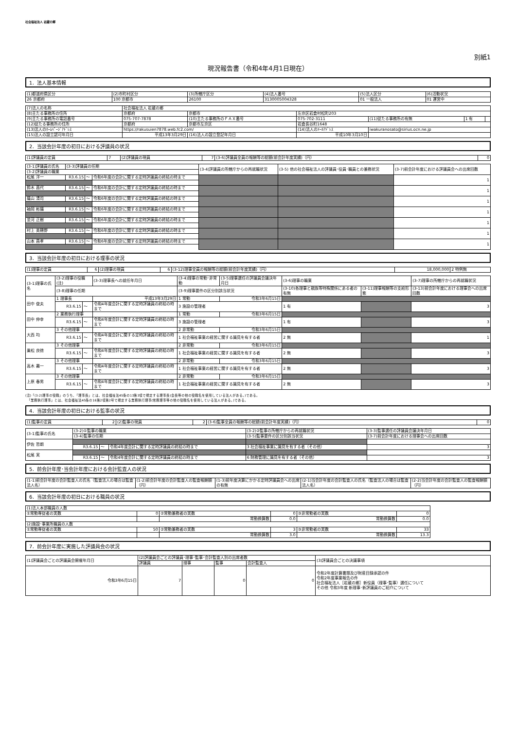社会福祉法人 岩蔵の郷
別紙1
現況報告書（令和4年4月1日現在）
1．法人基本情報
| (1)都道府県区分 | (2)市町村区分 | (3)所轄庁区分 | (4)法人番号 | (5)法人区分 | (6)活動状況 |
| 26 京都府 | 100 京都市 | 26100 | 3130005004328 | 01 一般法人 | 01 運営中 |
| (7)法人の名称 | 社会福祉法人 岩蔵の郷 | | | | | |
| (8)主たる事務所の住所 | 京都府 | 京都市 | 左京区岩倉村松町203 | | | |
| (9)主たる事務所の電話番号 | 075-707-7878 | (10)主たる事務所のＦＡＸ番号 | 075-702-3111 | (11)従たる事務所の有無 | 1 有 | |
| (12)従たる事務所の住所 | 京都府 | 京都市左京区 | 岩倉長谷町1648 | | | |
| (13)法人のﾎｰﾑﾍﾟｰｼﾞｱﾄﾞﾚｽ | https://rakusuien7878.web.fc2.com/ | | (14)法人のﾒｰﾙｱﾄﾞﾚｽ | iwakuranosato@sirius.ocn.ne.jp | | |
| (15)法人の設立認可年月日 | 平成13年3月29日 | (16)法人の設立登記年月日 | 平成10年3月10日 | | | |
2．当該会計年度の初日における評議員の状況
| (1)評議員の定員 | 7 | (2)評議員の現員 | 7 | (3-6)評議員全員の報酬等の総額(前会計年度実績)（円） | 0 |
| (3-1)評議員の氏名 | (3-3)評議員の任期 | | | (3-4)評議員の所轄庁からの再就職状況 | (3-5) 他の社会福祉法人の評議員･役員･職員との兼務状況 | (3-7)前会計年度における評議員会への出席回数 |
| (3-2)評議員の職業 | | | | | | |
| 松尾 洋一 | R3.6.15 | ～ | 令和6年度の会計に関する定時評議員の終結の時まで | | | 1 |
| 鈴木 昌代 | R3.6.15 | ～ | 令和6年度の会計に関する定時評議員の終結の時まで | | | 1 |
| 蔭山 清司 | R3.6.15 | ～ | 令和6年度の会計に関する定時評議員の終結の時まで | | | 1 |
| 袖岡 彬攝 | R3.6.15 | ～ | 令和6年度の会計に関する定時評議員の終結の時まで | | | 1 |
| 並河 正樹 | R3.6.15 | ～ | 令和6年度の会計に関する定時評議員の終結の時まで | | | 1 |
| 村上 美穂野 | R3.6.15 | ～ | 令和6年度の会計に関する定時評議員の終結の時まで | | | 1 |
| 山本 昌孝 | R3.6.15 | ～ | 令和6年度の会計に関する定時評議員の終結の時まで | | | 1 |
3．当該会計年度の初日における理事の状況
| (1)理事の定員 | 6 | (2)理事の現員 | 6 | (3-12)理事全員の報酬等の総額(前会計年度実績)（円） | 18,000,000 | 2 特例無 |
| (3-1)理事の氏名 | (3-2)理事の役職(注) | | | (3-3)理事長への就任年月日 | (3-4)理事の常勤･非常勤 | (3-5)理事選任の評議員会議決年月日 | (3-6)理事の職業 | | (3-7)理事の所轄庁からの再就職状況 |
| | (3-8)理事の任期 | | | | (3-9)理事要件の区分別該当状況 | | (3-10)各理事と親族等特殊関係にある者の有無 | (3-11)理事報酬等の支給形態 | (3-13)前会計年度における理事会への出席回数 |
| 田中 俊夫 | 1 理事長 | | | 平成13年3月29日 | 1 常勤 | 令和3年6月15日 | | | |
| | R3.6.15 | ～ | 令和4年度会計に関する定時評議員の終結の時まで | | 3 施設の管理者 | | 1 有 | | 3 |
| 田中 伸幸 | 2 業務執行理事 | | | | 1 常勤 | 令和3年6月15日 | | | |
| | R3.6.15 | ～ | 令和4年度会計に関する定時評議員の終結の時まで | | 3 施設の管理者 | | 1 有 | | 3 |
| 大西 均 | 3 その他理事 | | | | 2 非常勤 | 令和3年6月15日 | | | |
| | R3.6.15 | ～ | 令和4年度会計に関する定時評議員の終結の時まで | | 1 社会福祉事業の経営に関する識見を有する者 | | 2 無 | | 1 |
| 乗松 良徳 | 3 その他理事 | | | | 2 非常勤 | 令和3年6月15日 | | | |
| | R3.6.15 | ～ | 令和4年度会計に関する定時評議員の終結の時まで | | 1 社会福祉事業の経営に関する識見を有する者 | | 2 無 | | 3 |
| 高木 壽一 | 3 その他理事 | | | | 2 非常勤 | 令和3年6月15日 | | | |
| | R3.6.15 | ～ | 令和4年度会計に関する定時評議員の終結の時まで | | 1 社会福祉事業の経営に関する識見を有する者 | | 2 無 | | 3 |
| 上原 春男 | 3 その他理事 | | | | 2 非常勤 | 令和3年6月15日 | | | |
| | R3.6.15 | ～ | 令和4年度会計に関する定時評議員の終結の時まで | | 1 社会福祉事業の経営に関する識見を有する者 | | 2 無 | | 3 |
(注)「(3-2)理事の役職」のうち、「理事長」とは、社会福祉法45条の13第3項で規定する理事長(会長等の他の役職名を使用している法人がある。)である。
　「業務執行理事」とは、社会福祉法45条の16第2項第2号で規定する業務執行理事(常務理事等の他の役職名を使用している法人がある。)である。
4．当該会計年度の初日における監事の状況
| (1)監事の定員 | 2 | (2)監事の現員 | 2 | (3-6)監事全員の報酬等の総額(前会計年度実績)（円） | 0 |
| (3-1)監事の氏名 | (3-2)①監事の職業 | | | (3-2)②監事の所轄庁からの再就職状況 | (3-3)監事選任の評議員会議決年月日 |
| | (3-4)監事の任期 | | | (3-5)監事要件の区分別該当状況 | (3-7)前会計年度における理事会への出席回数 |
| 伊佐 哲朗 | | | | | |
| | R3.6.15 | ～ | 令和4年度会計に関する定時評議員の終結の時まで | 3 社会福祉事業に識見を有する者（その他） | 3 |
| 松尾 実 | | | | | |
| | R3.6.15 | ～ | 令和4年度会計に関する定時評議員の終結の時まで | 6 財務管理に識見を有する者（その他） | 3 |
5．前会計年度･当会計年度における会計監査人の状況
| (1-1)前会計年度の会計監査人の氏名（監査法人の場合は監査法人名） | (1-2)前会計年度の会計監査人の監査報酬額（円） | (1-3)前年度決算にかかる定時評議員会への出席の有無 | (2-1)当会計年度の会計監査人の氏名（監査法人の場合は監査法人名） | (2-2)当会計年度の会計監査人の監査報酬額（円） |
6．当該会計年度の初日における職員の状況
| (1)法人本部職員の人数 | | | | | |
| ①常勤専従者の実数 | 0 | ②常勤兼務者の実数 | 0 | ③非常勤者の実数 | 0 |
| | | 常勤換算数 | 0.0 | 常勤換算数 | 0.0 |
| (2)施設･事業所職員の人数 | | | | | |
| ①常勤専従者の実数 | 50 | ②常勤兼務者の実数 | 3 | ③非常勤者の実数 | 33 |
| | | 常勤換算数 | 3.0 | 常勤換算数 | 13.3 |
7．前会計年度に実施した評議員会の状況
| (1)評議員会ごとの評議員会開催年月日 | (2)評議員会ごとの評議員･理事･監事･会計監査人別の出席者数 | | | | (3)評議員会ごとの決議事項 |
| | 評議員 | 理事 | 監事 | 会計監査人 | |
| 令和3年6月15日 | 7 | | 0 | 0 | 令和2年度計算書類及び財産目録承認の件 令和2年度事業報告の件 社会福祉法人［岩蔵の郷］新役員（理事･監事）選任について その他 令和3年度 新理事･新評議員のご紹介について |